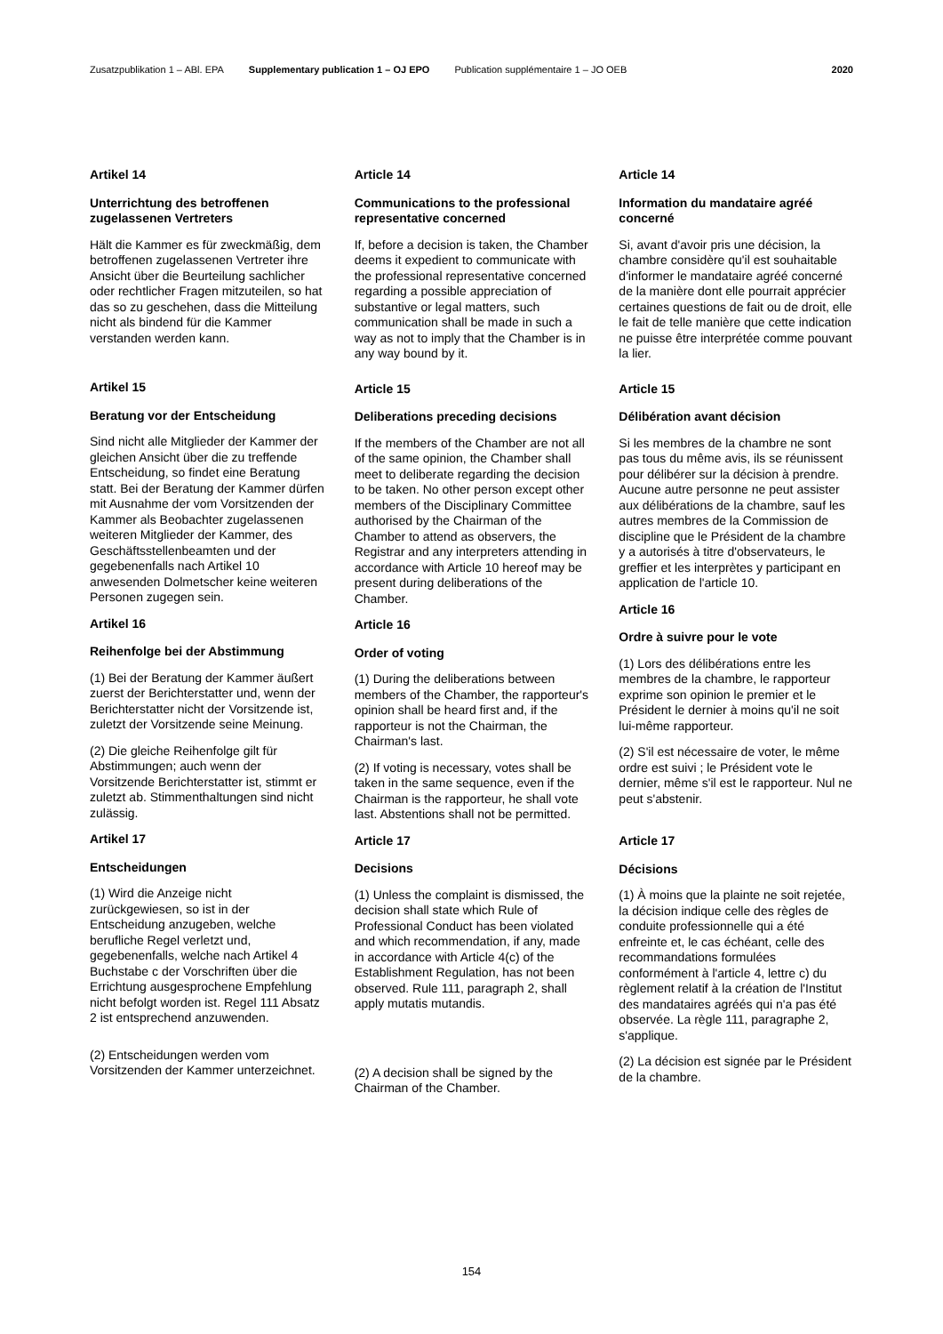Zusatzpublikation 1 – ABl. EPA Supplementary publication 1 – OJ EPO Publication supplémentaire 1 – JO OEB 2020
Artikel 14
Unterrichtung des betroffenen zugelassenen Vertreters
Hält die Kammer es für zweckmäßig, dem betroffenen zugelassenen Vertreter ihre Ansicht über die Beurteilung sachlicher oder rechtlicher Fragen mitzuteilen, so hat das so zu geschehen, dass die Mitteilung nicht als bindend für die Kammer verstanden werden kann.
Artikel 15
Beratung vor der Entscheidung
Sind nicht alle Mitglieder der Kammer der gleichen Ansicht über die zu treffende Entscheidung, so findet eine Beratung statt. Bei der Beratung der Kammer dürfen mit Ausnahme der vom Vorsitzenden der Kammer als Beobachter zugelassenen weiteren Mitglieder der Kammer, des Geschäftsstellenbeamten und der gegebenenfalls nach Artikel 10 anwesenden Dolmetscher keine weiteren Personen zugegen sein.
Artikel 16
Reihenfolge bei der Abstimmung
(1) Bei der Beratung der Kammer äußert zuerst der Berichterstatter und, wenn der Berichterstatter nicht der Vorsitzende ist, zuletzt der Vorsitzende seine Meinung.
(2) Die gleiche Reihenfolge gilt für Abstimmungen; auch wenn der Vorsitzende Berichterstatter ist, stimmt er zuletzt ab. Stimmenthaltungen sind nicht zulässig.
Artikel 17
Entscheidungen
(1) Wird die Anzeige nicht zurückgewiesen, so ist in der Entscheidung anzugeben, welche berufliche Regel verletzt und, gegebenenfalls, welche nach Artikel 4 Buchstabe c der Vorschriften über die Errichtung ausgesprochene Empfehlung nicht befolgt worden ist. Regel 111 Absatz 2 ist entsprechend anzuwenden.
(2) Entscheidungen werden vom Vorsitzenden der Kammer unterzeichnet.
Article 14
Communications to the professional representative concerned
If, before a decision is taken, the Chamber deems it expedient to communicate with the professional representative concerned regarding a possible appreciation of substantive or legal matters, such communication shall be made in such a way as not to imply that the Chamber is in any way bound by it.
Article 15
Deliberations preceding decisions
If the members of the Chamber are not all of the same opinion, the Chamber shall meet to deliberate regarding the decision to be taken. No other person except other members of the Disciplinary Committee authorised by the Chairman of the Chamber to attend as observers, the Registrar and any interpreters attending in accordance with Article 10 hereof may be present during deliberations of the Chamber.
Article 16
Order of voting
(1) During the deliberations between members of the Chamber, the rapporteur's opinion shall be heard first and, if the rapporteur is not the Chairman, the Chairman's last.
(2) If voting is necessary, votes shall be taken in the same sequence, even if the Chairman is the rapporteur, he shall vote last. Abstentions shall not be permitted.
Article 17
Decisions
(1) Unless the complaint is dismissed, the decision shall state which Rule of Professional Conduct has been violated and which recommendation, if any, made in accordance with Article 4(c) of the Establishment Regulation, has not been observed. Rule 111, paragraph 2, shall apply mutatis mutandis.
(2) A decision shall be signed by the Chairman of the Chamber.
Article 14
Information du mandataire agréé concerné
Si, avant d'avoir pris une décision, la chambre considère qu'il est souhaitable d'informer le mandataire agréé concerné de la manière dont elle pourrait apprécier certaines questions de fait ou de droit, elle le fait de telle manière que cette indication ne puisse être interprétée comme pouvant la lier.
Article 15
Délibération avant décision
Si les membres de la chambre ne sont pas tous du même avis, ils se réunissent pour délibérer sur la décision à prendre. Aucune autre personne ne peut assister aux délibérations de la chambre, sauf les autres membres de la Commission de discipline que le Président de la chambre y a autorisés à titre d'observateurs, le greffier et les interprètes y participant en application de l'article 10.
Article 16
Ordre à suivre pour le vote
(1) Lors des délibérations entre les membres de la chambre, le rapporteur exprime son opinion le premier et le Président le dernier à moins qu'il ne soit lui-même rapporteur.
(2) S'il est nécessaire de voter, le même ordre est suivi ; le Président vote le dernier, même s'il est le rapporteur. Nul ne peut s'abstenir.
Article 17
Décisions
(1) À moins que la plainte ne soit rejetée, la décision indique celle des règles de conduite professionnelle qui a été enfreinte et, le cas échéant, celle des recommandations formulées conformément à l'article 4, lettre c) du règlement relatif à la création de l'Institut des mandataires agréés qui n'a pas été observée. La règle 111, paragraphe 2, s'applique.
(2) La décision est signée par le Président de la chambre.
154